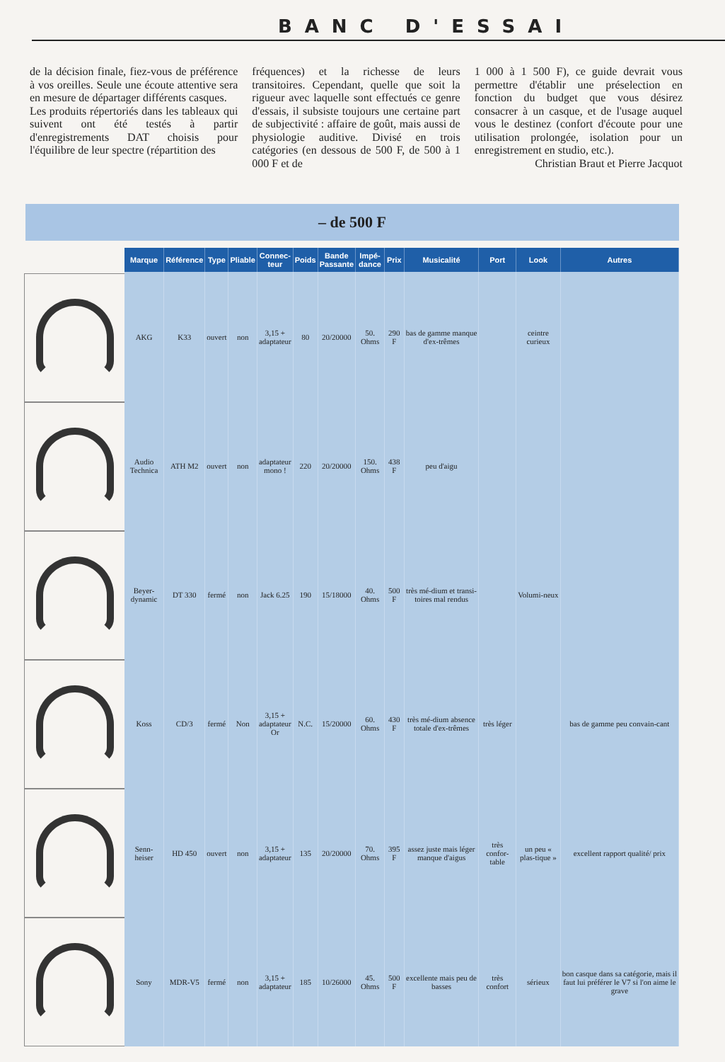BANC D'ESSAI
de la décision finale, fiez-vous de préférence à vos oreilles. Seule une écoute attentive sera en mesure de départager différents casques.
Les produits répertoriés dans les tableaux qui suivent ont été testés à partir d'enregistrements DAT choisis pour l'équilibre de leur spectre (répartition des
fréquences) et la richesse de leurs transitoires. Cependant, quelle que soit la rigueur avec laquelle sont effectués ce genre d'essais, il subsiste toujours une certaine part de subjectivité : affaire de goût, mais aussi de physiologie auditive. Divisé en trois catégories (en dessous de 500 F, de 500 à 1 000 F et de
1 000 à 1 500 F), ce guide devrait vous permettre d'établir une préselection en fonction du budget que vous désirez consacrer à un casque, et de l'usage auquel vous le destinez (confort d'écoute pour une utilisation prolongée, isolation pour un enregistrement en studio, etc.).
Christian Braut et Pierre Jacquot
– de 500 F
| Marque | Référence | Type | Pliable | Connec- teur | Poids | Bande Passante | Impé- dance | Prix | Musicalité | Port | Look | Autres |
| --- | --- | --- | --- | --- | --- | --- | --- | --- | --- | --- | --- | --- |
| AKG | K33 | ouvert | non | 3,15 + adaptateur | 80 | 20/20000 | 50. Ohms | 290 F | bas de gamme manque d'ex-trêmes | | ceintre curieux | |
| Audio Technica | ATH M2 | ouvert | non | adaptateur mono ! | 220 | 20/20000 | 150. Ohms | 438 F | peu d'aigu | | | |
| Beyer-dynamic | DT 330 | fermé | non | Jack 6.25 | 190 | 15/18000 | 40. Ohms | 500 F | très mé-dium et transi-toires mal rendus | | Volumi-neux | |
| Koss | CD/3 | fermé | Non | 3,15 + adaptateur Or | N.C. | 15/20000 | 60. Ohms | 430 F | très mé-dium absence totale d'ex-trêmes | très léger | | bas de gamme peu convain-cant |
| Senn-heiser | HD 450 | ouvert | non | 3,15 + adaptateur | 135 | 20/20000 | 70. Ohms | 395 F | assez juste mais léger manque d'aigus | très confor-table | un peu « plas-tique » | excellent rapport qualité/ prix |
| Sony | MDR-V5 | fermé | non | 3,15 + adaptateur | 185 | 10/26000 | 45. Ohms | 500 F | excellente mais peu de basses | très confort | sérieux | bon casque dans sa catégorie, mais il faut lui préférer le V7 si l'on aime le grave |